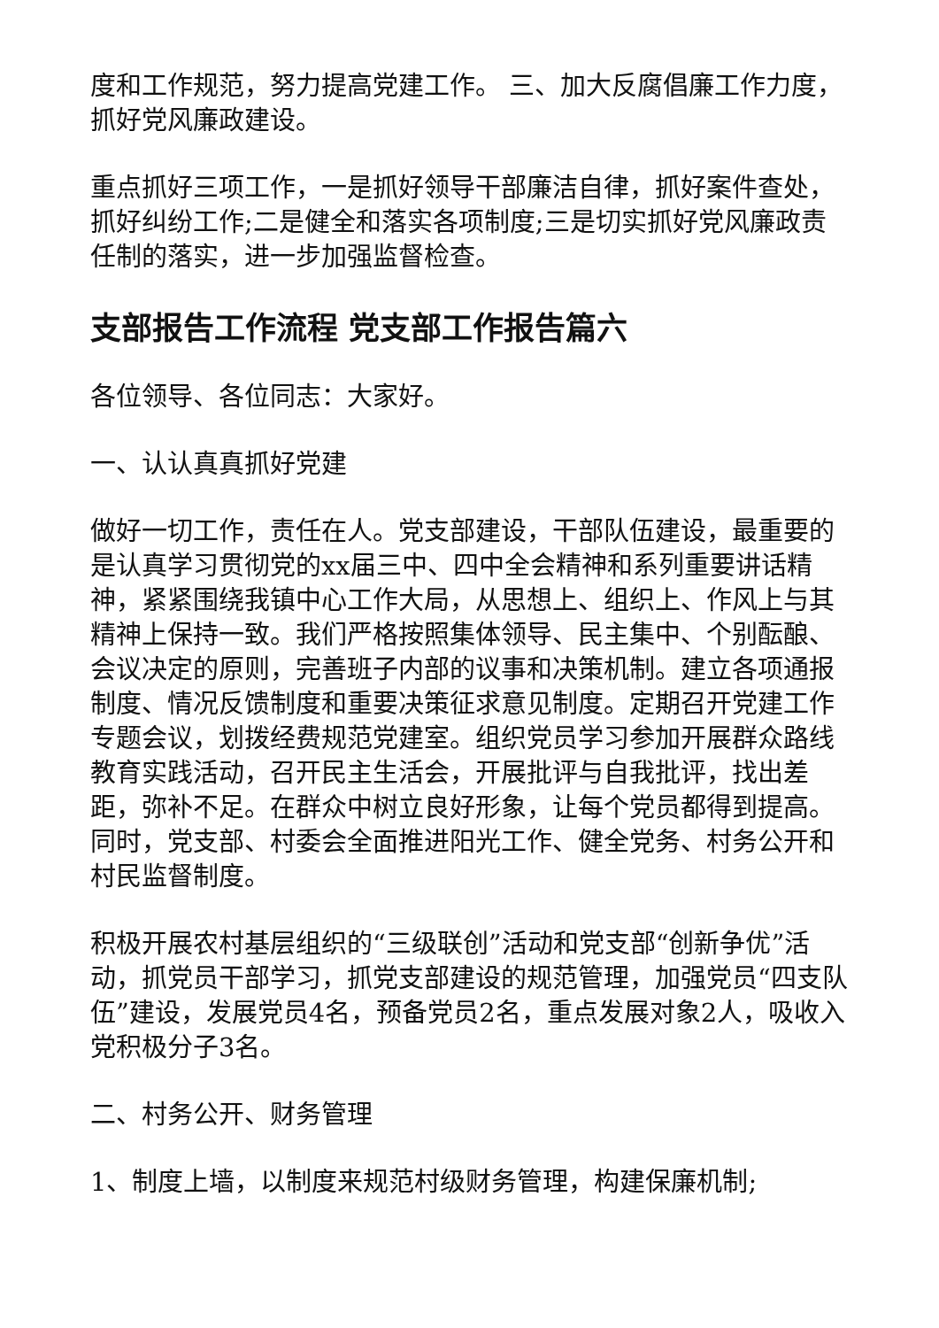度和工作规范，努力提高党建工作。 三、加大反腐倡廉工作力度，抓好党风廉政建设。
重点抓好三项工作，一是抓好领导干部廉洁自律，抓好案件查处，抓好纠纷工作;二是健全和落实各项制度;三是切实抓好党风廉政责任制的落实，进一步加强监督检查。
支部报告工作流程 党支部工作报告篇六
各位领导、各位同志：大家好。
一、认认真真抓好党建
做好一切工作，责任在人。党支部建设，干部队伍建设，最重要的是认真学习贯彻党的xx届三中、四中全会精神和系列重要讲话精神，紧紧围绕我镇中心工作大局，从思想上、组织上、作风上与其精神上保持一致。我们严格按照集体领导、民主集中、个别酝酿、会议决定的原则，完善班子内部的议事和决策机制。建立各项通报制度、情况反馈制度和重要决策征求意见制度。定期召开党建工作专题会议，划拨经费规范党建室。组织党员学习参加开展群众路线教育实践活动，召开民主生活会，开展批评与自我批评，找出差距，弥补不足。在群众中树立良好形象，让每个党员都得到提高。同时，党支部、村委会全面推进阳光工作、健全党务、村务公开和村民监督制度。
积极开展农村基层组织的“三级联创”活动和党支部“创新争优”活动，抓党员干部学习，抓党支部建设的规范管理，加强党员“四支队伍”建设，发展党员4名，预备党员2名，重点发展对象2人，吸收入党积极分子3名。
二、村务公开、财务管理
1、制度上墙，以制度来规范村级财务管理，构建保廉机制;